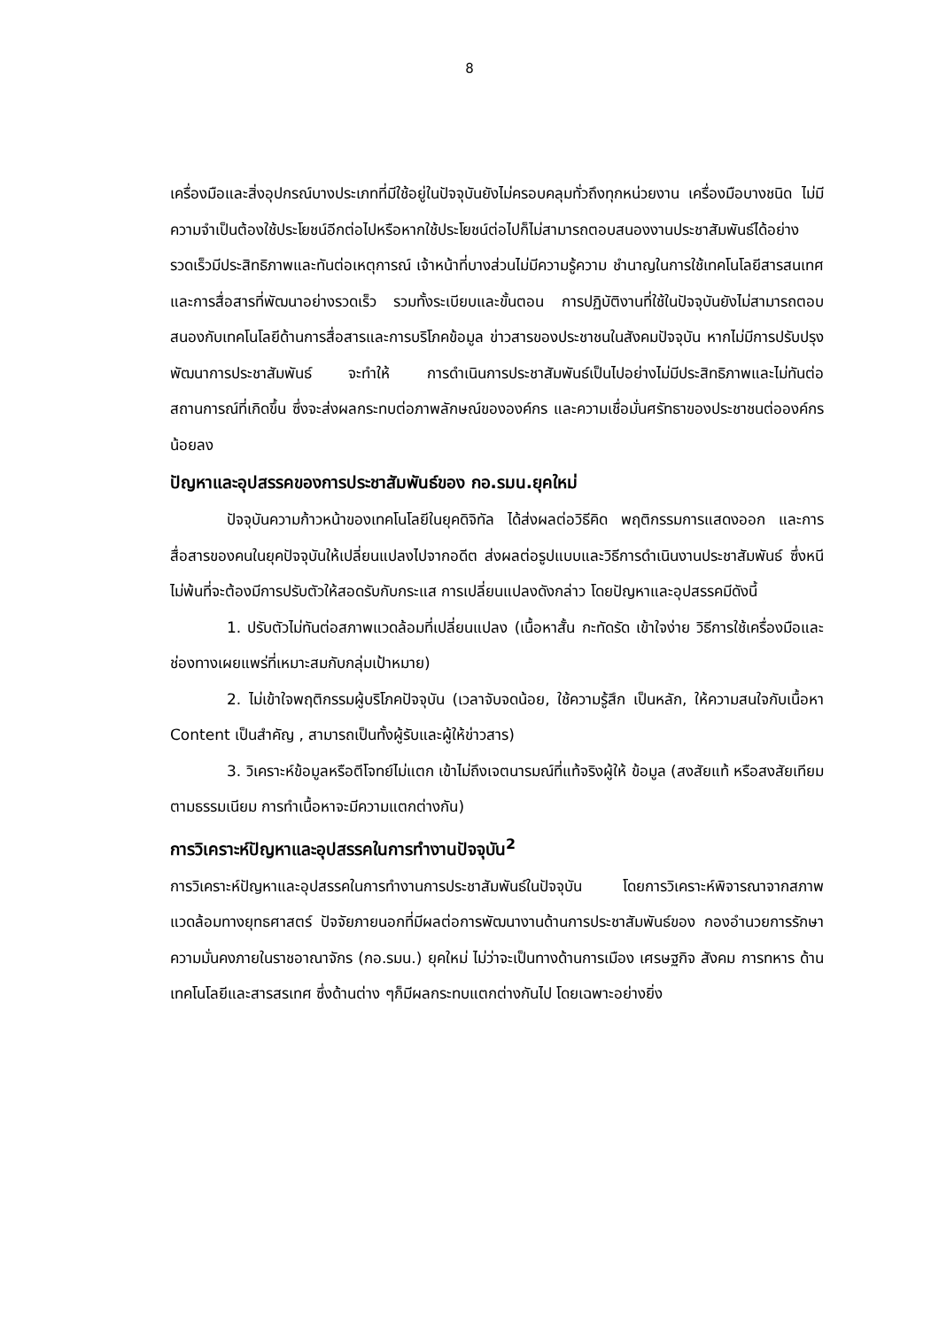8
เครื่องมือและสิ่งอุปกรณ์บางประเภทที่มีใช้อยู่ในปัจจุบันยังไม่ครอบคลุมทั่วถึงทุกหน่วยงาน เครื่องมือบางชนิด ไม่มีความจำเป็นต้องใช้ประโยชน์อีกต่อไปหรือหากใช้ประโยชน์ต่อไปก็ไม่สามารถตอบสนองงานประชาสัมพันธ์ได้อย่างรวดเร็วมีประสิทธิภาพและทันต่อเหตุการณ์ เจ้าหน้าที่บางส่วนไม่มีความรู้ความ ชำนาญในการใช้เทคโนโลยีสารสนเทศและการสื่อสารที่พัฒนาอย่างรวดเร็ว รวมทั้งระเบียบและขั้นตอน การปฏิบัติงานที่ใช้ในปัจจุบันยังไม่สามารถตอบสนองกับเทคโนโลยีด้านการสื่อสารและการบริโภคข้อมูล ข่าวสารของประชาชนในสังคมปัจจุบัน หากไม่มีการปรับปรุงพัฒนาการประชาสัมพันธ์ จะทำให้ การดำเนินการประชาสัมพันธ์เป็นไปอย่างไม่มีประสิทธิภาพและไม่ทันต่อสถานการณ์ที่เกิดขึ้น ซึ่งจะส่งผลกระทบต่อภาพลักษณ์ขององค์กร และความเชื่อมั่นศรัทธาของประชาชนต่อองค์กรน้อยลง
ปัญหาและอุปสรรคของการประชาสัมพันธ์ของ กอ.รมน.ยุคใหม่
ปัจจุบันความก้าวหน้าของเทคโนโลยีในยุคดิจิทัล ได้ส่งผลต่อวิธีคิด พฤติกรรมการแสดงออก และการสื่อสารของคนในยุคปัจจุบันให้เปลี่ยนแปลงไปจากอดีต ส่งผลต่อรูปแบบและวิธีการดำเนินงานประชาสัมพันธ์ ซึ่งหนีไม่พ้นที่จะต้องมีการปรับตัวให้สอดรับกับกระแส การเปลี่ยนแปลงดังกล่าว โดยปัญหาและอุปสรรคมีดังนี้
1. ปรับตัวไม่ทันต่อสภาพแวดล้อมที่เปลี่ยนแปลง (เนื้อหาสั้น กะทัดรัด เข้าใจง่าย วิธีการใช้เครื่องมือและช่องทางเผยแพร่ที่เหมาะสมกับกลุ่มเป้าหมาย)
2. ไม่เข้าใจพฤติกรรมผู้บริโภคปัจจุบัน (เวลาจับจดน้อย, ใช้ความรู้สึก เป็นหลัก, ให้ความสนใจกับเนื้อหา Content เป็นสำคัญ , สามารถเป็นทั้งผู้รับและผู้ให้ข่าวสาร)
3. วิเคราะห์ข้อมูลหรือตีโจทย์ไม่แตก เข้าไม่ถึงเจตนารมณ์ที่แท้จริงผู้ให้ ข้อมูล (สงสัยแท้ หรือสงสัยเทียมตามธรรมเนียม การทำเนื้อหาจะมีความแตกต่างกัน)
การวิเคราะห์ปัญหาและอุปสรรคในการทำงานปัจจุบัน<sup>2</sup>
การวิเคราะห์ปัญหาและอุปสรรคในการทำงานการประชาสัมพันธ์ในปัจจุบัน โดยการวิเคราะห์พิจารณาจากสภาพแวดล้อมทางยุทธศาสตร์ ปัจจัยภายนอกที่มีผลต่อการพัฒนางานด้านการประชาสัมพันธ์ของ กองอำนวยการรักษาความมั่นคงภายในราชอาณาจักร (กอ.รมน.) ยุคใหม่ ไม่ว่าจะเป็นทางด้านการเมือง เศรษฐกิจ สังคม การทหาร ด้านเทคโนโลยีและสารสรเทศ ซึ่งด้านต่าง ๆก็มีผลกระทบแตกต่างกันไป โดยเฉพาะอย่างยิ่ง